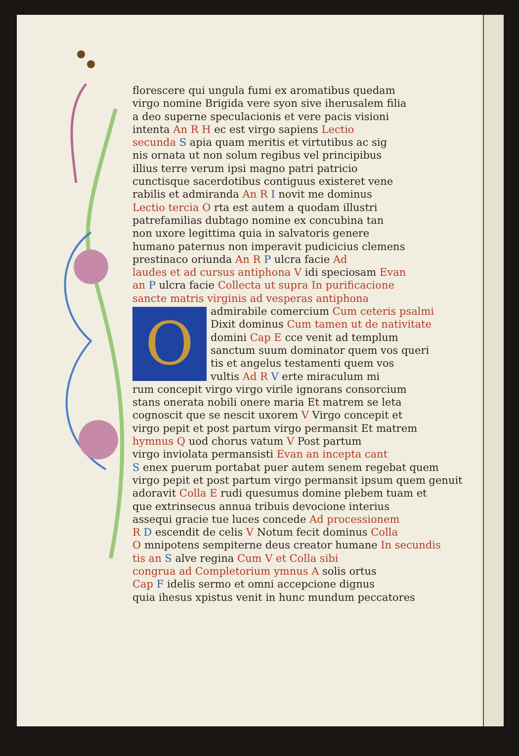florescere qui ungula fumi ex aromatibus quedam
virgo nomine Brigida vere syon sive iherusalem filia
a deo superne speculacionis et vere pacis visioni
intenta An R H ec est virgo sapiens Lectio
secunda S apia quam meritis et virtutibus ac sig
nis ornata ut non solum regibus vel principibus
illius terre verum ipsi magno patri patricio
cunctisque sacerdotibus contiguus existeret vene
rabilis et admiranda An R I novit me dominus
Lectio tercia O rta est autem a quodam illustri
patrefamilias dubtago nomine ex concubina tan
non uxore legittima quia in salvatoris genere
humano paternus non imperavit pudicicius clemens
prestinaco oriunda An R P ulcra facie Ad
laudes et ad cursus antiphona V idi speciosam Evan
an P ulcra facie Collecta ut supra In purificacione
sancte matris virginis ad vesperas antiphona
O admirabile comercium Cum ceteris psalmi
Dixit dominus Cum tamen ut de nativitate
domini Cap E cce venit ad templum
sanctum suum dominator quem vos queri
tis et angelus testamenti quem vos
vultis Ad R V erte miraculum mi
rum concepit virgo virgo virile ignorans consorcium
stans onerata nobili onere maria Et matrem se leta
cognoscit que se nescit uxorem V Virgo concepit et
virgo pepit et post partum virgo permansit Et matrem
hymnus Q uod chorus vatum V Post partum
virgo inviolata permansisti Evan an incepta cant
S enex puerum portabat puer autem senem regebat quem
virgo pepit et post partum virgo permansit ipsum quem genuit
adoravit Colla E rudi quesumus domine plebem tuam et
que extrinsecus annua tribuis devocione interius
assequi gracie tue luces concede Ad processionem
R D escendit de celis V Notum fecit dominus Colla
O mnipotens sempiterne deus creator humane In secundis
tis an S alve regina Cum V et Colla sibi
congrua ad Completorium ymnus A solis ortus
Cap F idelis sermo et omni accepcione dignus
quia ihesus xpistus venit in hunc mundum peccatores